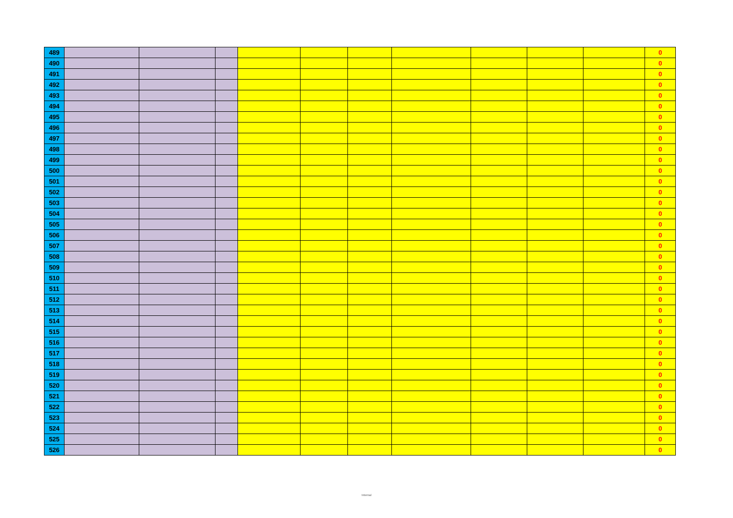| 489 | | | | | | | | | | | 0 |
| 490 | | | | | | | | | | | 0 |
| 491 | | | | | | | | | | | 0 |
| 492 | | | | | | | | | | | 0 |
| 493 | | | | | | | | | | | 0 |
| 494 | | | | | | | | | | | 0 |
| 495 | | | | | | | | | | | 0 |
| 496 | | | | | | | | | | | 0 |
| 497 | | | | | | | | | | | 0 |
| 498 | | | | | | | | | | | 0 |
| 499 | | | | | | | | | | | 0 |
| 500 | | | | | | | | | | | 0 |
| 501 | | | | | | | | | | | 0 |
| 502 | | | | | | | | | | | 0 |
| 503 | | | | | | | | | | | 0 |
| 504 | | | | | | | | | | | 0 |
| 505 | | | | | | | | | | | 0 |
| 506 | | | | | | | | | | | 0 |
| 507 | | | | | | | | | | | 0 |
| 508 | | | | | | | | | | | 0 |
| 509 | | | | | | | | | | | 0 |
| 510 | | | | | | | | | | | 0 |
| 511 | | | | | | | | | | | 0 |
| 512 | | | | | | | | | | | 0 |
| 513 | | | | | | | | | | | 0 |
| 514 | | | | | | | | | | | 0 |
| 515 | | | | | | | | | | | 0 |
| 516 | | | | | | | | | | | 0 |
| 517 | | | | | | | | | | | 0 |
| 518 | | | | | | | | | | | 0 |
| 519 | | | | | | | | | | | 0 |
| 520 | | | | | | | | | | | 0 |
| 521 | | | | | | | | | | | 0 |
| 522 | | | | | | | | | | | 0 |
| 523 | | | | | | | | | | | 0 |
| 524 | | | | | | | | | | | 0 |
| 525 | | | | | | | | | | | 0 |
| 526 | | | | | | | | | | | 0 |
Internal